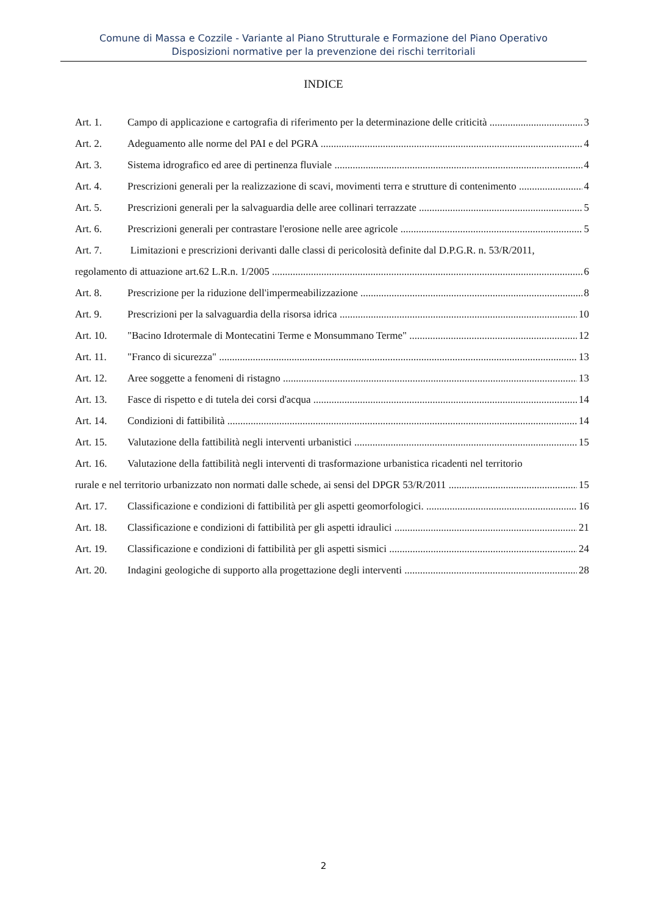Comune di Massa e Cozzile - Variante al Piano Strutturale e Formazione del Piano Operativo
Disposizioni normative per la prevenzione dei rischi territoriali
INDICE
Art. 1. Campo di applicazione e cartografia di riferimento per la determinazione delle criticità 3
Art. 2. Adeguamento alle norme del PAI e del PGRA 4
Art. 3. Sistema idrografico ed aree di pertinenza fluviale 4
Art. 4. Prescrizioni generali per la realizzazione di scavi, movimenti terra e strutture di contenimento 4
Art. 5. Prescrizioni generali per la salvaguardia delle aree collinari terrazzate 5
Art. 6. Prescrizioni generali per contrastare l'erosione nelle aree agricole 5
Art. 7. Limitazioni e prescrizioni derivanti dalle classi di pericolosità definite dal D.P.G.R. n. 53/R/2011,
regolamento di attuazione art.62 L.R.n. 1/2005 6
Art. 8. Prescrizione per la riduzione dell'impermeabilizzazione 8
Art. 9. Prescrizioni per la salvaguardia della risorsa idrica 10
Art. 10. "Bacino Idrotermale di Montecatini Terme e Monsummano Terme" 12
Art. 11. "Franco di sicurezza" 13
Art. 12. Aree soggette a fenomeni di ristagno 13
Art. 13. Fasce di rispetto e di tutela dei corsi d'acqua 14
Art. 14. Condizioni di fattibilità 14
Art. 15. Valutazione della fattibilità negli interventi urbanistici 15
Art. 16. Valutazione della fattibilità negli interventi di trasformazione urbanistica ricadenti nel territorio
rurale e nel territorio urbanizzato non normati dalle schede, ai sensi del DPGR 53/R/2011 15
Art. 17. Classificazione e condizioni di fattibilità per gli aspetti geomorfologici. 16
Art. 18. Classificazione e condizioni di fattibilità per gli aspetti idraulici 21
Art. 19. Classificazione e condizioni di fattibilità per gli aspetti sismici 24
Art. 20. Indagini geologiche di supporto alla progettazione degli interventi 28
2